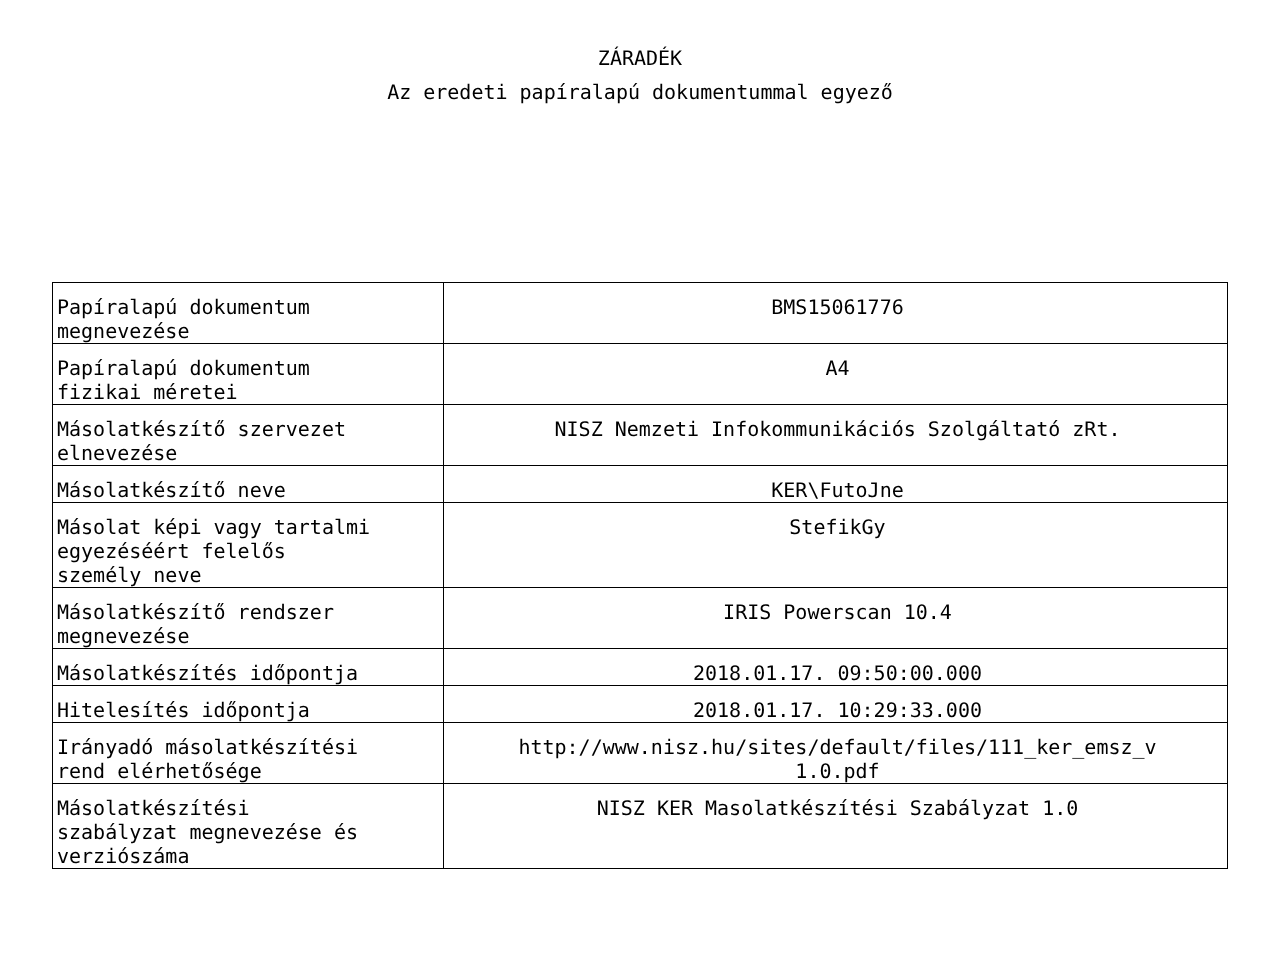ZÁRADÉK
Az eredeti papíralapú dokumentummal egyező
| Papíralapú dokumentum megnevezése | BMS15061776 |
| Papíralapú dokumentum fizikai méretei | A4 |
| Másolatkészítő szervezet elnevezése | NISZ Nemzeti Infokommunikációs Szolgáltató zRt. |
| Másolatkészítő neve | KER\FutoJne |
| Másolat képi vagy tartalmi egyezéséért felelős személy neve | StefikGy |
| Másolatkészítő rendszer megnevezése | IRIS Powerscan 10.4 |
| Másolatkészítés időpontja | 2018.01.17. 09:50:00.000 |
| Hitelesítés időpontja | 2018.01.17. 10:29:33.000 |
| Irányadó másolatkészítési rend elérhetősége | http://www.nisz.hu/sites/default/files/111_ker_emsz_v 1.0.pdf |
| Másolatkészítési szabályzat megnevezése és verziószáma | NISZ KER Masolatkészítési Szabályzat 1.0 |